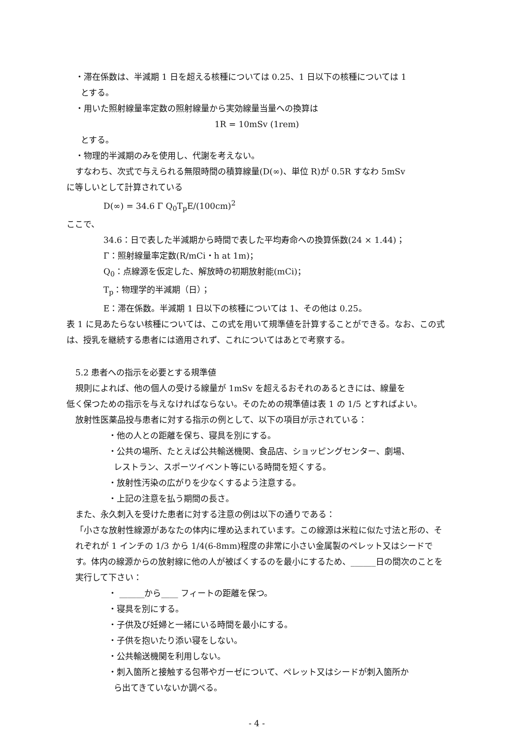・滞在係数は、半減期 1 日を超える核種については 0.25、1 日以下の核種については 1
とする。
・用いた照射線量率定数の照射線量から実効線量当量への換算は
1R = 10mSv (1rem)
とする。
・物理的半減期のみを使用し、代謝を考えない。
すなわち、次式で与えられる無限時間の積算線量(D(∞)、単位 R)が 0.5R すなわ 5mSv
に等しいとして計算されている
D(∞) = 34.6 Γ Q<sub>0</sub>T<sub>p</sub>E/(100cm)<sup>2</sup>
ここで、
34.6：日で表した半減期から時間で表した平均寿命への換算係数(24 × 1.44)；
Γ：照射線量率定数(R/mCi・h at 1m)；
Q<sub>0</sub>：点線源を仮定した、解放時の初期放射能(mCi)；
T<sub>p</sub>：物理学的半減期（日）；
E：滞在係数。半減期 1 日以下の核種については 1、その他は 0.25。
表 1 に見あたらない核種については、この式を用いて規準値を計算することができる。なお、この式は、授乳を継続する患者には適用されず、これについてはあとで考察する。
5.2 患者への指示を必要とする規準値
規則によれば、他の個人の受ける線量が 1mSv を超えるおそれのあるときには、線量を
低く保つための指示を与えなければならない。そのための規準値は表 1 の 1/5 とすればよい。
放射性医薬品投与患者に対する指示の例として、以下の項目が示されている：
・他の人との距離を保ち、寝具を別にする。
・公共の場所、たとえば公共輸送機関、食品店、ショッピングセンター、劇場、
レストラン、スポーツイベント等にいる時間を短くする。
・放射性汚染の広がりを少なくするよう注意する。
・上記の注意を払う期間の長さ。
また、永久刺入を受けた患者に対する注意の例は以下の通りである：
「小さな放射性線源があなたの体内に埋め込まれています。この線源は米粒に似た寸法と形の、それぞれが 1 インチの 1/3 から 1/4(6-8mm)程度の非常に小さい金属製のペレット又はシードです。体内の線源からの放射線に他の人が被ばくするのを最小にするため、______日の間次のことを実行して下さい：
・ ______から____ フィートの距離を保つ。
・寝具を別にする。
・子供及び妊婦と一緒にいる時間を最小にする。
・子供を抱いたり添い寝をしない。
・公共輸送機関を利用しない。
・刺入箇所と接触する包帯やガーゼについて、ペレット又はシードが刺入箇所か
ら出てきていないか調べる。
- 4 -